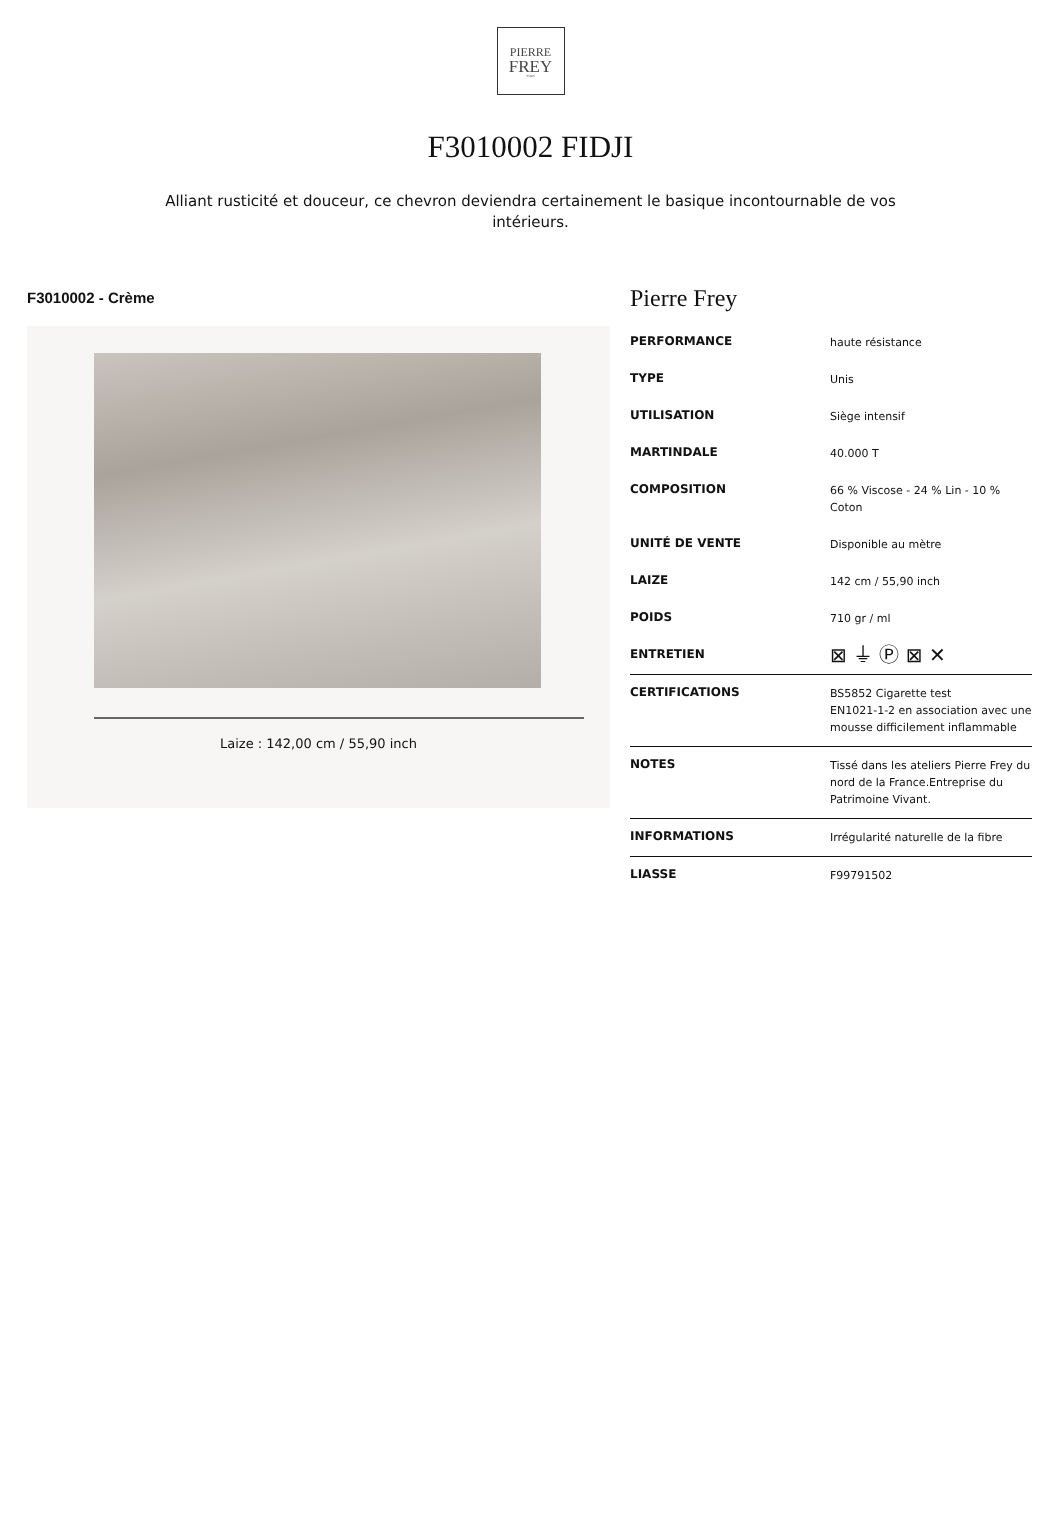PIERRE
FREY
PARIS
F3010002 FIDJI
Alliant rusticité et douceur, ce chevron deviendra certainement le basique incontournable de vos intérieurs.
F3010002 - Crème
Laize : 142,00 cm / 55,90 inch
Pierre Frey
| PERFORMANCE | haute résistance |
| TYPE | Unis |
| UTILISATION | Siège intensif |
| MARTINDALE | 40.000 T |
| COMPOSITION | 66 % Viscose - 24 % Lin - 10 % Coton |
| UNITÉ DE VENTE | Disponible au mètre |
| LAIZE | 142 cm / 55,90 inch |
| POIDS | 710 gr / ml |
| ENTRETIEN | ⊠ ⏚ Ⓟ ⊠ ✕ |
| CERTIFICATIONS | BS5852 Cigarette test EN1021-1-2 en association avec une mousse difficilement inflammable |
| NOTES | Tissé dans les ateliers Pierre Frey du nord de la France.Entreprise du Patrimoine Vivant. |
| INFORMATIONS | Irrégularité naturelle de la fibre |
| LIASSE | F99791502 |